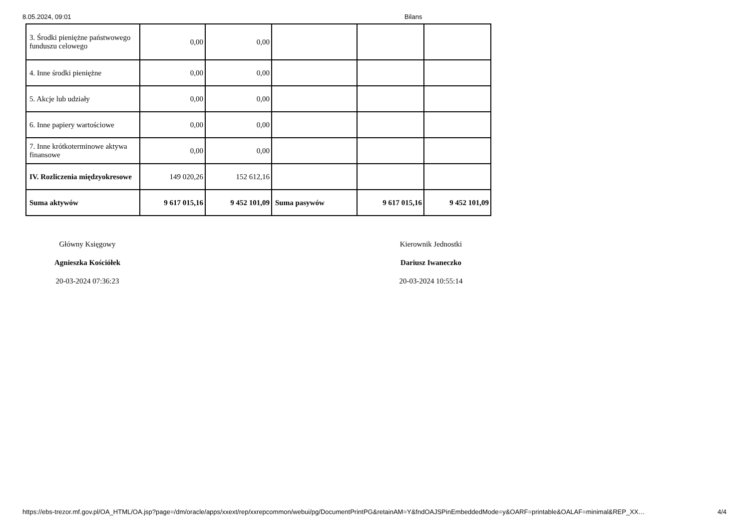8.05.2024, 09:01 Bilans
| 3. Środki pieniężne państwowego funduszu celowego | 0,00 | 0,00 | | | |
| 4. Inne środki pieniężne | 0,00 | 0,00 | | | |
| 5. Akcje lub udziały | 0,00 | 0,00 | | | |
| 6. Inne papiery wartościowe | 0,00 | 0,00 | | | |
| 7. Inne krótkoterminowe aktywa finansowe | 0,00 | 0,00 | | | |
| IV. Rozliczenia międzyokresowe | 149 020,26 | 152 612,16 | | | |
| Suma aktywów | 9 617 015,16 | 9 452 101,09 | Suma pasywów | 9 617 015,16 | 9 452 101,09 |
Główny Księgowy
Agnieszka Kościółek
20-03-2024 07:36:23
Kierownik Jednostki
Dariusz Iwaneczko
20-03-2024 10:55:14
https://ebs-trezor.mf.gov.pl/OA_HTML/OA.jsp?page=/dm/oracle/apps/xxext/rep/xxrepcommon/webui/pg/DocumentPrintPG&retainAM=Y&fndOAJSPinEmbeddedMode=y&OARF=printable&OALAF=minimal&REP_XX… 4/4